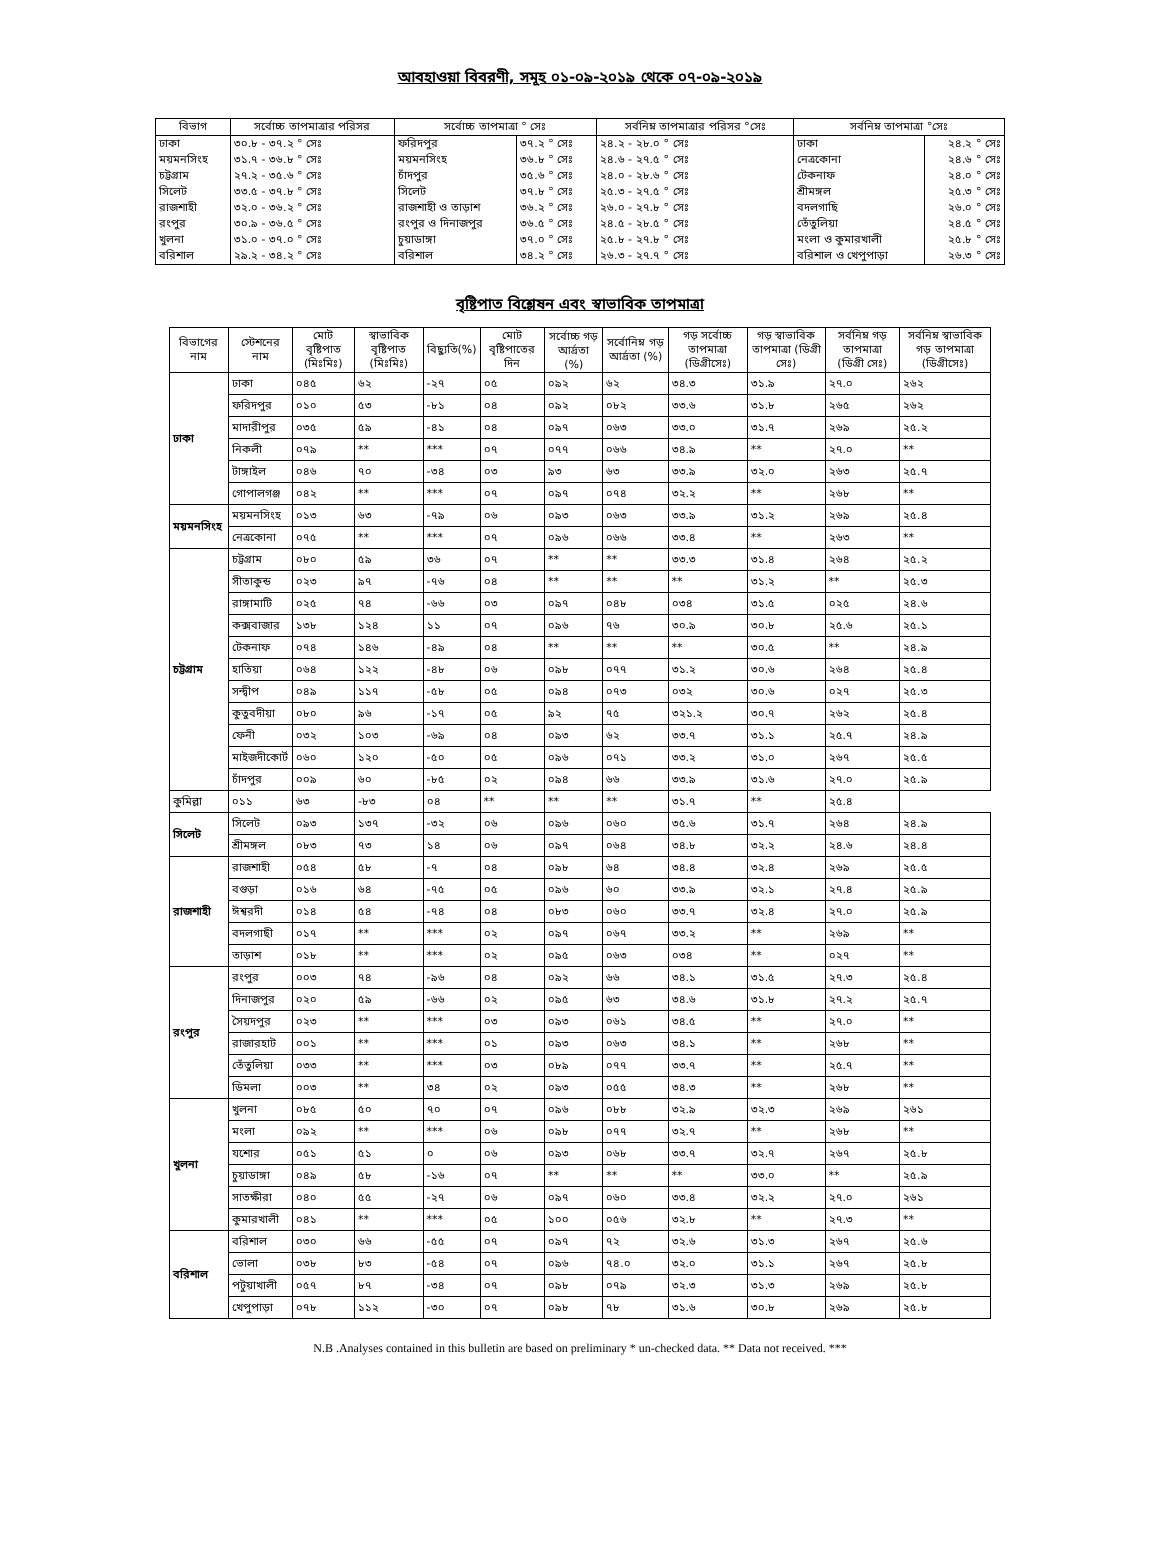আবহাওয়া বিবরণী, সমূহ ০১-০৯-২০১৯ থেকে ০৭-০৯-২০১৯
| বিভাগ | সর্বোচ্চ তাপমাত্রার পরিসর | সর্বোচ্চ তাপমাত্রা ° সেঃ | | সর্বনিম্ন তাপমাত্রার পরিসর °সেঃ | সর্বনিম্ন তাপমাত্রা °সেঃ | |
| --- | --- | --- | --- | --- | --- | --- |
| ঢাকা | ৩০.৮ - ৩৭.২ ° সেঃ | ফরিদপুর | ৩৭.২ ° সেঃ | ২৪.২ - ২৮.০ ° সেঃ | ঢাকা | ২৪.২ ° সেঃ |
| ময়মনসিংহ | ৩১.৭ - ৩৬.৮ ° সেঃ | ময়মনসিংহ | ৩৬.৮ ° সেঃ | ২৪.৬ - ২৭.৫ ° সেঃ | নেত্রকোনা | ২৪.৬ ° সেঃ |
| চট্টগ্রাম | ২৭.২ - ৩৫.৬ ° সেঃ | চাঁদপুর | ৩৫.৬ ° সেঃ | ২৪.০ - ২৮.৬ ° সেঃ | টেকনাফ | ২৪.০ ° সেঃ |
| সিলেট | ৩৩.৫ - ৩৭.৮ ° সেঃ | সিলেট | ৩৭.৮ ° সেঃ | ২৫.৩ - ২৭.৫ ° সেঃ | শ্রীমঙ্গল | ২৫.৩ ° সেঃ |
| রাজশাহী | ৩২.০ - ৩৬.২ ° সেঃ | রাজশাহী ও তাড়াশ | ৩৬.২ ° সেঃ | ২৬.০ - ২৭.৮ ° সেঃ | বদলগাছি | ২৬.০ ° সেঃ |
| রংপুর | ৩০.৯ - ৩৬.৫ ° সেঃ | রংপুর ও দিনাজপুর | ৩৬.৫ ° সেঃ | ২৪.৫ - ২৮.৫ ° সেঃ | তেঁতুলিয়া | ২৪.৫ ° সেঃ |
| খুলনা | ৩১.০ - ৩৭.০ ° সেঃ | চুয়াডাঙ্গা | ৩৭.০ ° সেঃ | ২৫.৮ - ২৭.৮ ° সেঃ | মংলা ও কুমারখালী | ২৫.৮ ° সেঃ |
| বরিশাল | ২৯.২ - ৩৪.২ ° সেঃ | বরিশাল | ৩৪.২ ° সেঃ | ২৬.৩ - ২৭.৭ ° সেঃ | বরিশাল ও খেপুপাড়া | ২৬.৩ ° সেঃ |
বৃষ্টিপাত বিশ্লেষন এবং স্বাভাবিক তাপমাত্রা
| বিভাগের নাম | স্টেশনের নাম | মোট বৃষ্টিপাত (মিঃমিঃ) | স্বাভাবিক বৃষ্টিপাত (মিঃমিঃ) | বিছ্যুতি(%) | মোট বৃষ্টিপাতের দিন | সর্বোচ্চ গড় আর্দ্রতা (%) | সর্বোনিম্ন গড় আর্দ্রতা (%) | গড় সর্বোচ্চ তাপমাত্রা (ডিগ্রীসেঃ) | গড় স্বাভাবিক তাপমাত্রা (ডিগ্রী সেঃ) | সর্বনিম্ন গড় তাপমাত্রা (ডিগ্রী সেঃ) | সর্বনিম্ন স্বাভাবিক গড় তাপমাত্রা (ডিগ্রীসেঃ) |
| --- | --- | --- | --- | --- | --- | --- | --- | --- | --- | --- | --- |
| ঢাকা | ঢাকা | ০৪৫ | ৬২ | -২৭ | ০৫ | ০৯২ | ৬২ | ৩৪.৩ | ৩১.৯ | ২৭.০ | ২৬২ |
| | ফরিদপুর | ০১০ | ৫৩ | -৮১ | ০৪ | ০৯২ | ০৮২ | ৩৩.৬ | ৩১.৮ | ২৬৫ | ২৬২ |
| | মাদারীপুর | ০৩৫ | ৫৯ | -৪১ | ০৪ | ০৯৭ | ০৬৩ | ৩৩.০ | ৩১.৭ | ২৬৯ | ২৫.২ |
| | নিকলী | ০৭৯ | ** | *** | ০৭ | ০৭৭ | ০৬৬ | ৩৪.৯ | ** | ২৭.০ | ** |
| | টাঙ্গাইল | ০৪৬ | ৭০ | -৩৪ | ০৩ | ৯৩ | ৬৩ | ৩৩.৯ | ৩২.০ | ২৬৩ | ২৫.৭ |
| | গোপালগঞ্জ | ০৪২ | ** | *** | ০৭ | ০৯৭ | ০৭৪ | ৩২.২ | ** | ২৬৮ | ** |
| ময়মনসিংহ | ময়মনসিংহ | ০১৩ | ৬৩ | -৭৯ | ০৬ | ০৯৩ | ০৬৩ | ৩৩.৯ | ৩১.২ | ২৬৯ | ২৫.৪ |
| | নেত্রকোনা | ০৭৫ | ** | *** | ০৭ | ০৯৬ | ০৬৬ | ৩৩.৪ | ** | ২৬৩ | ** |
| চট্টগ্রাম | চট্টগ্রাম | ০৮০ | ৫৯ | ৩৬ | ০৭ | ** | ** | ৩৩.৩ | ৩১.৪ | ২৬৪ | ২৫.২ |
| | সীতাকুন্ড | ০২৩ | ৯৭ | -৭৬ | ০৪ | ** | ** | ** | ৩১.২ | ** | ২৫.৩ |
| | রাঙ্গামাটি | ০২৫ | ৭৪ | -৬৬ | ০৩ | ০৯৭ | ০৪৮ | ০৩৪ | ৩১.৫ | ০২৫ | ২৪.৬ |
| | কক্সবাজার | ১৩৮ | ১২৪ | ১১ | ০৭ | ০৯৬ | ৭৬ | ৩০.৯ | ৩০.৮ | ২৫.৬ | ২৫.১ |
| | টেকনাফ | ০৭৪ | ১৪৬ | -৪৯ | ০৪ | ** | ** | ** | ৩০.৫ | ** | ২৪.৯ |
| | হাতিয়া | ০৬৪ | ১২২ | -৪৮ | ০৬ | ০৯৮ | ০৭৭ | ৩১.২ | ৩০.৬ | ২৬৪ | ২৫.৪ |
| | সন্দ্বীপ | ০৪৯ | ১১৭ | -৫৮ | ০৫ | ০৯৪ | ০৭৩ | ০৩২ | ৩০.৬ | ০২৭ | ২৫.৩ |
| | কুতুবদীয়া | ০৮০ | ৯৬ | -১৭ | ০৫ | ৯২ | ৭৫ | ৩২১.২ | ৩০.৭ | ২৬২ | ২৫.৪ |
| | ফেনী | ০৩২ | ১০৩ | -৬৯ | ০৪ | ০৯৩ | ৬২ | ৩৩.৭ | ৩১.১ | ২৫.৭ | ২৪.৯ |
| | মাইজদীকোর্ট | ০৬০ | ১২০ | -৫০ | ০৫ | ০৯৬ | ০৭১ | ৩৩.২ | ৩১.০ | ২৬৭ | ২৫.৫ |
| | চাঁদপুর | ০০৯ | ৬০ | -৮৫ | ০২ | ০৯৪ | ৬৬ | ৩৩.৯ | ৩১.৬ | ২৭.০ | ২৫.৯ |
| কুমিল্লা | ০১১ | ৬৩ | -৮৩ | ০৪ | ** | ** | ** | ৩১.৭ | ** | ২৫.৪ | |
| সিলেট | সিলেট | ০৯৩ | ১৩৭ | -৩২ | ০৬ | ০৯৬ | ০৬০ | ৩৫.৬ | ৩১.৭ | ২৬৪ | ২৪.৯ |
| | শ্রীমঙ্গল | ০৮৩ | ৭৩ | ১৪ | ০৬ | ০৯৭ | ০৬৪ | ৩৪.৮ | ৩২.২ | ২৪.৬ | ২৪.৪ |
| রাজশাহী | রাজশাহী | ০৫৪ | ৫৮ | -৭ | ০৪ | ০৯৮ | ৬৪ | ৩৪.৪ | ৩২.৪ | ২৬৯ | ২৫.৫ |
| | বগুড়া | ০১৬ | ৬৪ | -৭৫ | ০৫ | ০৯৬ | ৬০ | ৩৩.৯ | ৩২.১ | ২৭.৪ | ২৫.৯ |
| | ঈশ্বরদী | ০১৪ | ৫৪ | -৭৪ | ০৪ | ০৮৩ | ০৬০ | ৩৩.৭ | ৩২.৪ | ২৭.০ | ২৫.৯ |
| | বদলগাছী | ০১৭ | ** | *** | ০২ | ০৯৭ | ০৬৭ | ৩৩.২ | ** | ২৬৯ | ** |
| | তাড়াশ | ০১৮ | ** | *** | ০২ | ০৯৫ | ০৬৩ | ০৩৪ | ** | ০২৭ | ** |
| রংপুর | রংপুর | ০০৩ | ৭৪ | -৯৬ | ০৪ | ০৯২ | ৬৬ | ৩৪.১ | ৩১.৫ | ২৭.৩ | ২৫.৪ |
| | দিনাজপুর | ০২০ | ৫৯ | -৬৬ | ০২ | ০৯৫ | ৬৩ | ৩৪.৬ | ৩১.৮ | ২৭.২ | ২৫.৭ |
| | সৈয়দপুর | ০২৩ | ** | *** | ০৩ | ০৯৩ | ০৬১ | ৩৪.৫ | ** | ২৭.০ | ** |
| | রাজারহাট | ০০১ | ** | *** | ০১ | ০৯৩ | ০৬৩ | ৩৪.১ | ** | ২৬৮ | ** |
| | তেঁতুলিয়া | ০৩৩ | ** | *** | ০৩ | ০৮৯ | ০৭৭ | ৩৩.৭ | ** | ২৫.৭ | ** |
| | ডিমলা | ০০৩ | ** | ৩৪ | ০২ | ০৯৩ | ০৫৫ | ৩৪.৩ | ** | ২৬৮ | ** |
| খুলনা | খুলনা | ০৮৫ | ৫০ | ৭০ | ০৭ | ০৯৬ | ০৮৮ | ৩২.৯ | ৩২.৩ | ২৬৯ | ২৬১ |
| | মংলা | ০৯২ | ** | *** | ০৬ | ০৯৮ | ০৭৭ | ৩২.৭ | ** | ২৬৮ | ** |
| | যশোর | ০৫১ | ৫১ | ০ | ০৬ | ০৯৩ | ০৬৮ | ৩৩.৭ | ৩২.৭ | ২৬৭ | ২৫.৮ |
| | চুয়াডাঙ্গা | ০৪৯ | ৫৮ | -১৬ | ০৭ | ** | ** | ** | ৩৩.০ | ** | ২৫.৯ |
| | সাতক্ষীরা | ০৪০ | ৫৫ | -২৭ | ০৬ | ০৯৭ | ০৬০ | ৩৩.৪ | ৩২.২ | ২৭.০ | ২৬১ |
| | কুমারখালী | ০৪১ | ** | *** | ০৫ | ১০০ | ০৫৬ | ৩২.৮ | ** | ২৭.৩ | ** |
| বরিশাল | বরিশাল | ০৩০ | ৬৬ | -৫৫ | ০৭ | ০৯৭ | ৭২ | ৩২.৬ | ৩১.৩ | ২৬৭ | ২৫.৬ |
| | ভোলা | ০৩৮ | ৮৩ | -৫৪ | ০৭ | ০৯৬ | ৭৪.০ | ৩২.০ | ৩১.১ | ২৬৭ | ২৫.৮ |
| | পটুয়াখালী | ০৫৭ | ৮৭ | -৩৪ | ০৭ | ০৯৮ | ০৭৯ | ৩২.৩ | ৩১.৩ | ২৬৯ | ২৫.৮ |
| | খেপুপাড়া | ০৭৮ | ১১২ | -৩০ | ০৭ | ০৯৮ | ৭৮ | ৩১.৬ | ৩০.৮ | ২৬৯ | ২৫.৮ |
N.B .Analyses contained in this bulletin are based on preliminary * un-checked data. ** Data not received. ***